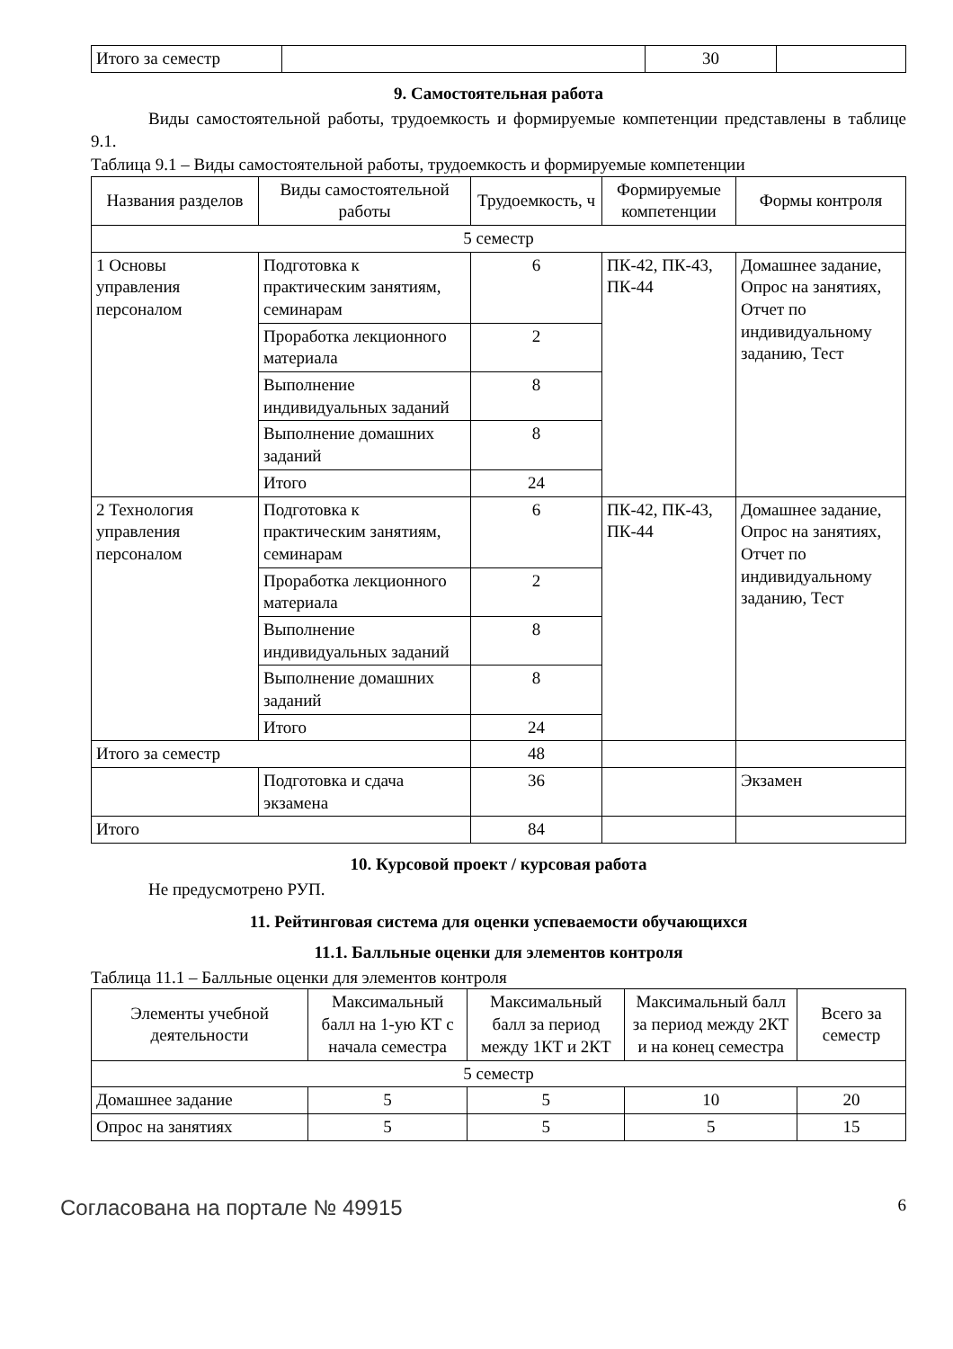| Итого за семестр | | 30 | |
9. Самостоятельная работа
Виды самостоятельной работы, трудоемкость и формируемые компетенции представлены в таблице 9.1.
Таблица 9.1 – Виды самостоятельной работы, трудоемкость и формируемые компетенции
| Названия разделов | Виды самостоятельной работы | Трудоемкость, ч | Формируемые компетенции | Формы контроля |
| --- | --- | --- | --- | --- |
| 5 семестр | | | | |
| 1 Основы управления персоналом | Подготовка к практическим занятиям, семинарам | 6 | ПК-42, ПК-43, ПК-44 | Домашнее задание, Опрос на занятиях, Отчет по индивидуальному заданию, Тест |
| | Проработка лекционного материала | 2 | | |
| | Выполнение индивидуальных заданий | 8 | | |
| | Выполнение домашних заданий | 8 | | |
| | Итого | 24 | | |
| 2 Технология управления персоналом | Подготовка к практическим занятиям, семинарам | 6 | ПК-42, ПК-43, ПК-44 | Домашнее задание, Опрос на занятиях, Отчет по индивидуальному заданию, Тест |
| | Проработка лекционного материала | 2 | | |
| | Выполнение индивидуальных заданий | 8 | | |
| | Выполнение домашних заданий | 8 | | |
| | Итого | 24 | | |
| Итого за семестр | | 48 | | |
| | Подготовка и сдача экзамена | 36 | | Экзамен |
| Итого | | 84 | | |
10. Курсовой проект / курсовая работа
Не предусмотрено РУП.
11. Рейтинговая система для оценки успеваемости обучающихся
11.1. Балльные оценки для элементов контроля
Таблица 11.1 – Балльные оценки для элементов контроля
| Элементы учебной деятельности | Максимальный балл на 1-ую КТ с начала семестра | Максимальный балл за период между 1КТ и 2КТ | Максимальный балл за период между 2КТ и на конец семестра | Всего за семестр |
| --- | --- | --- | --- | --- |
| 5 семестр | | | | |
| Домашнее задание | 5 | 5 | 10 | 20 |
| Опрос на занятиях | 5 | 5 | 5 | 15 |
Согласована на портале № 49915 6